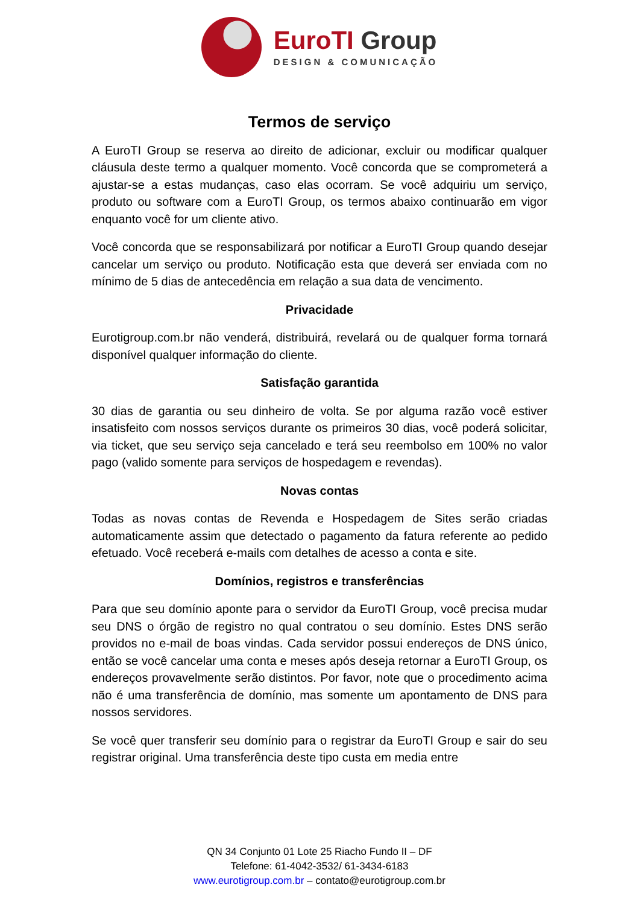EuroTI Group
DESIGN & COMUNICAÇÃO
Termos de serviço
A EuroTI Group se reserva ao direito de adicionar, excluir ou modificar qualquer cláusula deste termo a qualquer momento. Você concorda que se comprometerá a ajustar-se a estas mudanças, caso elas ocorram. Se você adquiriu um serviço, produto ou software com a EuroTI Group, os termos abaixo continuarão em vigor enquanto você for um cliente ativo.
Você concorda que se responsabilizará por notificar a EuroTI Group quando desejar cancelar um serviço ou produto. Notificação esta que deverá ser enviada com no mínimo de 5 dias de antecedência em relação a sua data de vencimento.
Privacidade
Eurotigroup.com.br não venderá, distribuirá, revelará ou de qualquer forma tornará disponível qualquer informação do cliente.
Satisfação garantida
30 dias de garantia ou seu dinheiro de volta. Se por alguma razão você estiver insatisfeito com nossos serviços durante os primeiros 30 dias, você poderá solicitar, via ticket, que seu serviço seja cancelado e terá seu reembolso em 100% no valor pago (valido somente para serviços de hospedagem e revendas).
Novas contas
Todas as novas contas de Revenda e Hospedagem de Sites serão criadas automaticamente assim que detectado o pagamento da fatura referente ao pedido efetuado. Você receberá e-mails com detalhes de acesso a conta e site.
Domínios, registros e transferências
Para que seu domínio aponte para o servidor da EuroTI Group, você precisa mudar seu DNS o órgão de registro no qual contratou o seu domínio. Estes DNS serão providos no e-mail de boas vindas. Cada servidor possui endereços de DNS único, então se você cancelar uma conta e meses após deseja retornar a EuroTI Group, os endereços provavelmente serão distintos. Por favor, note que o procedimento acima não é uma transferência de domínio, mas somente um apontamento de DNS para nossos servidores.
Se você quer transferir seu domínio para o registrar da EuroTI Group e sair do seu registrar original. Uma transferência deste tipo custa em media entre
QN 34 Conjunto 01 Lote 25 Riacho Fundo II – DF
Telefone: 61-4042-3532/ 61-3434-6183
www.eurotigroup.com.br – contato@eurotigroup.com.br